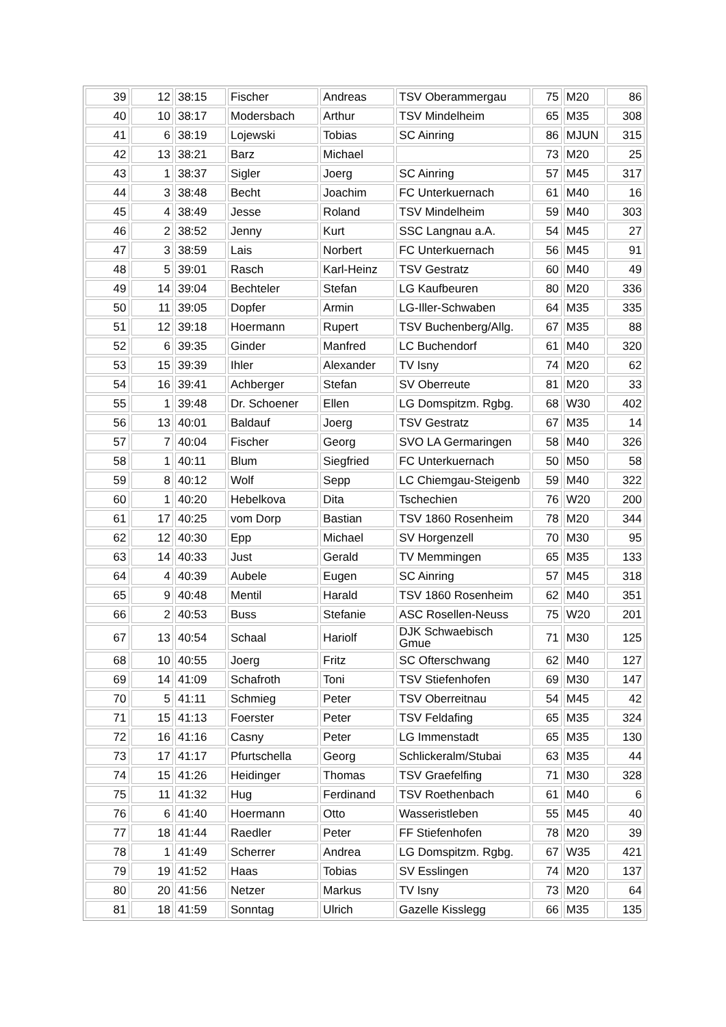| 39 | 12 | 38:15 | Fischer | Andreas | TSV Oberammergau | 75 | M20 | 86 |
| 40 | 10 | 38:17 | Modersbach | Arthur | TSV Mindelheim | 65 | M35 | 308 |
| 41 | 6 | 38:19 | Lojewski | Tobias | SC Ainring | 86 | MJUN | 315 |
| 42 | 13 | 38:21 | Barz | Michael | | 73 | M20 | 25 |
| 43 | 1 | 38:37 | Sigler | Joerg | SC Ainring | 57 | M45 | 317 |
| 44 | 3 | 38:48 | Becht | Joachim | FC Unterkuernach | 61 | M40 | 16 |
| 45 | 4 | 38:49 | Jesse | Roland | TSV Mindelheim | 59 | M40 | 303 |
| 46 | 2 | 38:52 | Jenny | Kurt | SSC Langnau a.A. | 54 | M45 | 27 |
| 47 | 3 | 38:59 | Lais | Norbert | FC Unterkuernach | 56 | M45 | 91 |
| 48 | 5 | 39:01 | Rasch | Karl-Heinz | TSV Gestratz | 60 | M40 | 49 |
| 49 | 14 | 39:04 | Bechteler | Stefan | LG Kaufbeuren | 80 | M20 | 336 |
| 50 | 11 | 39:05 | Dopfer | Armin | LG-Iller-Schwaben | 64 | M35 | 335 |
| 51 | 12 | 39:18 | Hoermann | Rupert | TSV Buchenberg/Allg. | 67 | M35 | 88 |
| 52 | 6 | 39:35 | Ginder | Manfred | LC Buchendorf | 61 | M40 | 320 |
| 53 | 15 | 39:39 | Ihler | Alexander | TV Isny | 74 | M20 | 62 |
| 54 | 16 | 39:41 | Achberger | Stefan | SV Oberreute | 81 | M20 | 33 |
| 55 | 1 | 39:48 | Dr. Schoener | Ellen | LG Domspitzm. Rgbg. | 68 | W30 | 402 |
| 56 | 13 | 40:01 | Baldauf | Joerg | TSV Gestratz | 67 | M35 | 14 |
| 57 | 7 | 40:04 | Fischer | Georg | SVO LA Germaringen | 58 | M40 | 326 |
| 58 | 1 | 40:11 | Blum | Siegfried | FC Unterkuernach | 50 | M50 | 58 |
| 59 | 8 | 40:12 | Wolf | Sepp | LC Chiemgau-Steigenb | 59 | M40 | 322 |
| 60 | 1 | 40:20 | Hebelkova | Dita | Tschechien | 76 | W20 | 200 |
| 61 | 17 | 40:25 | vom Dorp | Bastian | TSV 1860 Rosenheim | 78 | M20 | 344 |
| 62 | 12 | 40:30 | Epp | Michael | SV Horgenzell | 70 | M30 | 95 |
| 63 | 14 | 40:33 | Just | Gerald | TV Memmingen | 65 | M35 | 133 |
| 64 | 4 | 40:39 | Aubele | Eugen | SC Ainring | 57 | M45 | 318 |
| 65 | 9 | 40:48 | Mentil | Harald | TSV 1860 Rosenheim | 62 | M40 | 351 |
| 66 | 2 | 40:53 | Buss | Stefanie | ASC Rosellen-Neuss | 75 | W20 | 201 |
| 67 | 13 | 40:54 | Schaal | Hariolf | DJK Schwaebisch Gmue | 71 | M30 | 125 |
| 68 | 10 | 40:55 | Joerg | Fritz | SC Ofterschwang | 62 | M40 | 127 |
| 69 | 14 | 41:09 | Schafroth | Toni | TSV Stiefenhofen | 69 | M30 | 147 |
| 70 | 5 | 41:11 | Schmieg | Peter | TSV Oberreitnau | 54 | M45 | 42 |
| 71 | 15 | 41:13 | Foerster | Peter | TSV Feldafing | 65 | M35 | 324 |
| 72 | 16 | 41:16 | Casny | Peter | LG Immenstadt | 65 | M35 | 130 |
| 73 | 17 | 41:17 | Pfurtschella | Georg | Schlickeralm/Stubai | 63 | M35 | 44 |
| 74 | 15 | 41:26 | Heidinger | Thomas | TSV Graefelfing | 71 | M30 | 328 |
| 75 | 11 | 41:32 | Hug | Ferdinand | TSV Roethenbach | 61 | M40 | 6 |
| 76 | 6 | 41:40 | Hoermann | Otto | Wasseristleben | 55 | M45 | 40 |
| 77 | 18 | 41:44 | Raedler | Peter | FF Stiefenhofen | 78 | M20 | 39 |
| 78 | 1 | 41:49 | Scherrer | Andrea | LG Domspitzm. Rgbg. | 67 | W35 | 421 |
| 79 | 19 | 41:52 | Haas | Tobias | SV Esslingen | 74 | M20 | 137 |
| 80 | 20 | 41:56 | Netzer | Markus | TV Isny | 73 | M20 | 64 |
| 81 | 18 | 41:59 | Sonntag | Ulrich | Gazelle Kisslegg | 66 | M35 | 135 |